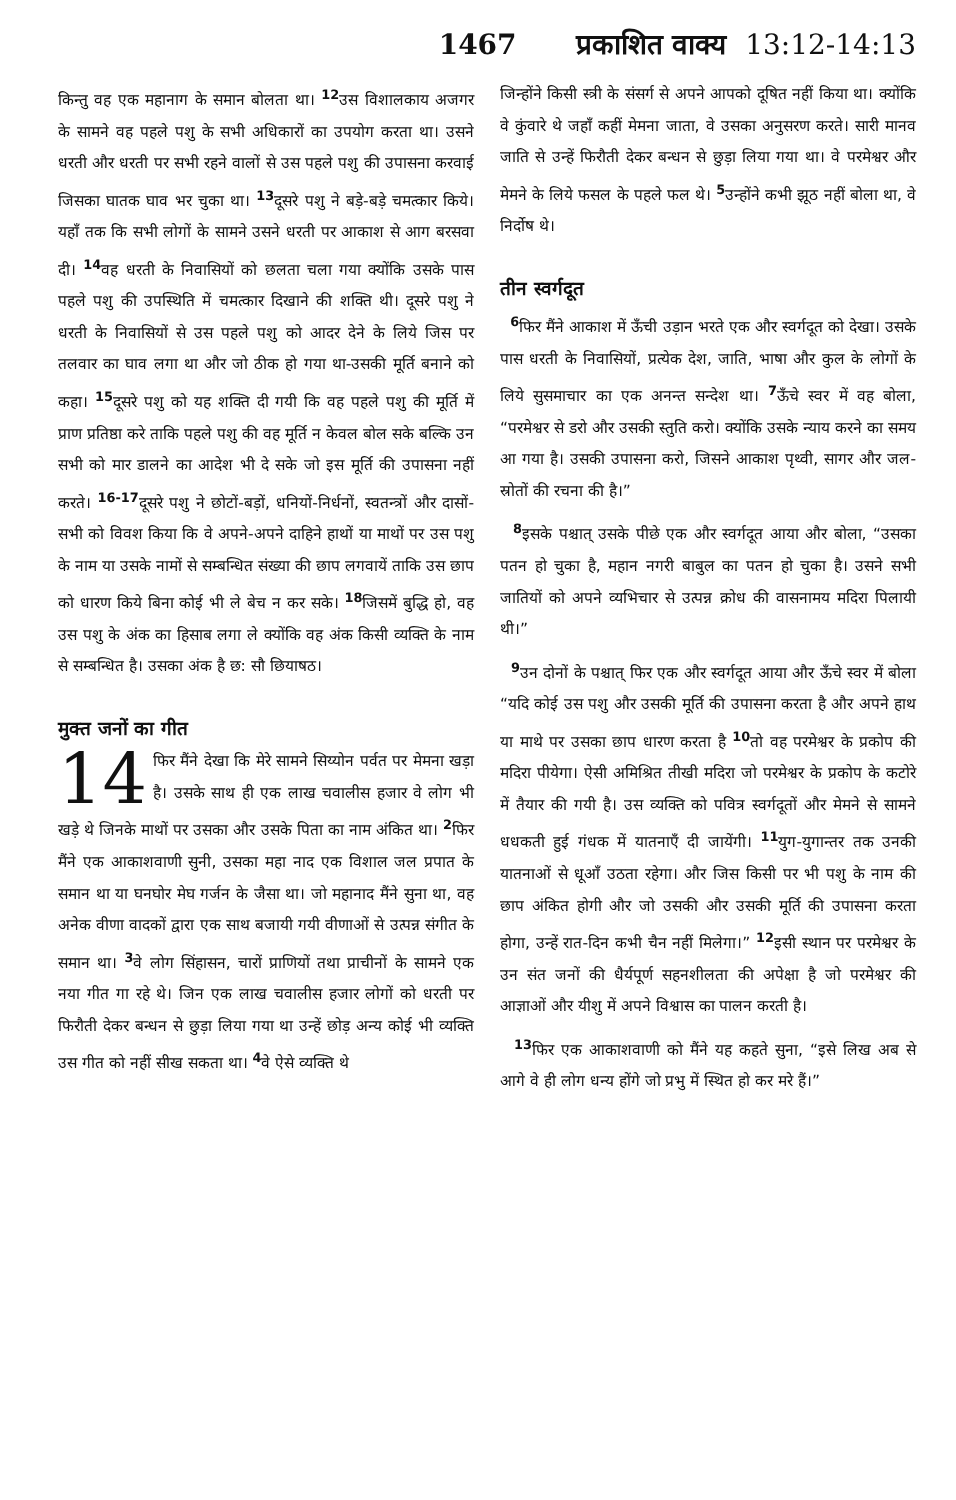1467 प्रकाशित वाक्य 13:12-14:13
किन्तु वह एक महानाग के समान बोलता था। <sup>12</sup>उस विशालकाय अजगर के सामने वह पहले पशु के सभी अधिकारों का उपयोग करता था। उसने धरती और धरती पर सभी रहने वालों से उस पहले पशु की उपासना करवाई जिसका घातक घाव भर चुका था। <sup>13</sup>दूसरे पशु ने बड़े-बड़े चमत्कार किये। यहाँ तक कि सभी लोगों के सामने उसने धरती पर आकाश से आग बरसवा दी। <sup>14</sup>वह धरती के निवासियों को छलता चला गया क्योंकि उसके पास पहले पशु की उपस्थिति में चमत्कार दिखाने की शक्ति थी। दूसरे पशु ने धरती के निवासियों से उस पहले पशु को आदर देने के लिये जिस पर तलवार का घाव लगा था और जो ठीक हो गया था-उसकी मूर्ति बनाने को कहा। <sup>15</sup>दूसरे पशु को यह शक्ति दी गयी कि वह पहले पशु की मूर्ति में प्राण प्रतिष्ठा करे ताकि पहले पशु की वह मूर्ति न केवल बोल सके बल्कि उन सभी को मार डालने का आदेश भी दे सके जो इस मूर्ति की उपासना नहीं करते। <sup>16-17</sup>दूसरे पशु ने छोटों-बड़ों, धनियों-निर्धनों, स्वतन्त्रों और दासों-सभी को विवश किया कि वे अपने-अपने दाहिने हाथों या माथों पर उस पशु के नाम या उसके नामों से सम्बन्धित संख्या की छाप लगवायें ताकि उस छाप को धारण किये बिना कोई भी ले बेच न कर सके। <sup>18</sup>जिसमें बुद्धि हो, वह उस पशु के अंक का हिसाब लगा ले क्योंकि वह अंक किसी व्यक्ति के नाम से सम्बन्धित है। उसका अंक है छ: सौ छियाषठ।
मुक्त जनों का गीत
14 फिर मैंने देखा कि मेरे सामने सिय्योन पर्वत पर मेमना खड़ा है। उसके साथ ही एक लाख चवालीस हजार वे लोग भी खड़े थे जिनके माथों पर उसका और उसके पिता का नाम अंकित था। <sup>2</sup>फिर मैंने एक आकाशवाणी सुनी, उसका महा नाद एक विशाल जल प्रपात के समान था या घनघोर मेघ गर्जन के जैसा था। जो महानाद मैंने सुना था, वह अनेक वीणा वादकों द्वारा एक साथ बजायी गयी वीणाओं से उत्पन्न संगीत के समान था। <sup>3</sup>वे लोग सिंहासन, चारों प्राणियों तथा प्राचीनों के सामने एक नया गीत गा रहे थे। जिन एक लाख चवालीस हजार लोगों को धरती पर फिरौती देकर बन्धन से छुड़ा लिया गया था उन्हें छोड़ अन्य कोई भी व्यक्ति उस गीत को नहीं सीख सकता था। <sup>4</sup>वे ऐसे व्यक्ति थे
जिन्होंने किसी स्त्री के संसर्ग से अपने आपको दूषित नहीं किया था। क्योंकि वे कुंवारे थे जहाँ कहीं मेमना जाता, वे उसका अनुसरण करते। सारी मानव जाति से उन्हें फिरौती देकर बन्धन से छुड़ा लिया गया था। वे परमेश्वर और मेमने के लिये फसल के पहले फल थे। <sup>5</sup>उन्होंने कभी झूठ नहीं बोला था, वे निर्दोष थे।
तीन स्वर्गदूत
<sup>6</sup> फिर मैंने आकाश में ऊँची उड़ान भरते एक और स्वर्गदूत को देखा। उसके पास धरती के निवासियों, प्रत्येक देश, जाति, भाषा और कुल के लोगों के लिये सुसमाचार का एक अनन्त सन्देश था। <sup>7</sup>ऊँचे स्वर में वह बोला, “परमेश्वर से डरो और उसकी स्तुति करो। क्योंकि उसके न्याय करने का समय आ गया है। उसकी उपासना करो, जिसने आकाश पृथ्वी, सागर और जल-स्रोतों की रचना की है।”
<sup>8</sup> इसके पश्चात् उसके पीछे एक और स्वर्गदूत आया और बोला, “उसका पतन हो चुका है, महान नगरी बाबुल का पतन हो चुका है। उसने सभी जातियों को अपने व्यभिचार से उत्पन्न क्रोध की वासनामय मदिरा पिलायी थी।”
<sup>9</sup> उन दोनों के पश्चात् फिर एक और स्वर्गदूत आया और ऊँचे स्वर में बोला “यदि कोई उस पशु और उसकी मूर्ति की उपासना करता है और अपने हाथ या माथे पर उसका छाप धारण करता है <sup>10</sup>तो वह परमेश्वर के प्रकोप की मदिरा पीयेगा। ऐसी अमिश्रित तीखी मदिरा जो परमेश्वर के प्रकोप के कटोरे में तैयार की गयी है। उस व्यक्ति को पवित्र स्वर्गदूतों और मेमने से सामने धधकती हुई गंधक में यातनाएँ दी जायेंगी। <sup>11</sup>युग-युगान्तर तक उनकी यातनाओं से धूआँ उठता रहेगा। और जिस किसी पर भी पशु के नाम की छाप अंकित होगी और जो उसकी और उसकी मूर्ति की उपासना करता होगा, उन्हें रात-दिन कभी चैन नहीं मिलेगा।” <sup>12</sup>इसी स्थान पर परमेश्वर के उन संत जनों की धैर्यपूर्ण सहनशीलता की अपेक्षा है जो परमेश्वर की आज्ञाओं और यीशु में अपने विश्वास का पालन करती है।
<sup>13</sup> फिर एक आकाशवाणी को मैंने यह कहते सुना, “इसे लिख अब से आगे वे ही लोग धन्य होंगे जो प्रभु में स्थित हो कर मरे हैं।”